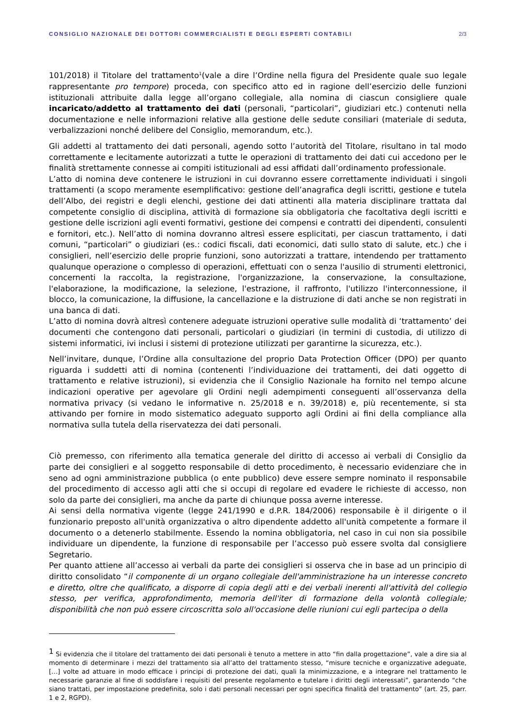CONSIGLIO NAZIONALE DEI DOTTORI COMMERCIALISTI E DEGLI ESPERTI CONTABILI 2/3
101/2018) il Titolare del trattamento<sup>1</sup>(vale a dire l’Ordine nella figura del Presidente quale suo legale rappresentante pro tempore) proceda, con specifico atto ed in ragione dell’esercizio delle funzioni istituzionali attribuite dalla legge all’organo collegiale, alla nomina di ciascun consigliere quale incaricato/addetto al trattamento dei dati (personali, “particolari”, giudiziari etc.) contenuti nella documentazione e nelle informazioni relative alla gestione delle sedute consiliari (materiale di seduta, verbalizzazioni nonché delibere del Consiglio, memorandum, etc.).
Gli addetti al trattamento dei dati personali, agendo sotto l’autorità del Titolare, risultano in tal modo correttamente e lecitamente autorizzati a tutte le operazioni di trattamento dei dati cui accedono per le finalità strettamente connesse ai compiti istituzionali ad essi affidati dall’ordinamento professionale.
L’atto di nomina deve contenere le istruzioni in cui dovranno essere correttamente individuati i singoli trattamenti (a scopo meramente esemplificativo: gestione dell’anagrafica degli iscritti, gestione e tutela dell’Albo, dei registri e degli elenchi, gestione dei dati attinenti alla materia disciplinare trattata dal competente consiglio di disciplina, attività di formazione sia obbligatoria che facoltativa degli iscritti e gestione delle iscrizioni agli eventi formativi, gestione dei compensi e contratti dei dipendenti, consulenti e fornitori, etc.). Nell’atto di nomina dovranno altresì essere esplicitati, per ciascun trattamento, i dati comuni, “particolari” o giudiziari (es.: codici fiscali, dati economici, dati sullo stato di salute, etc.) che i consiglieri, nell’esercizio delle proprie funzioni, sono autorizzati a trattare, intendendo per trattamento qualunque operazione o complesso di operazioni, effettuati con o senza l'ausilio di strumenti elettronici, concernenti la raccolta, la registrazione, l'organizzazione, la conservazione, la consultazione, l'elaborazione, la modificazione, la selezione, l'estrazione, il raffronto, l'utilizzo l'interconnessione, il blocco, la comunicazione, la diffusione, la cancellazione e la distruzione di dati anche se non registrati in una banca di dati.
L’atto di nomina dovrà altresì contenere adeguate istruzioni operative sulle modalità di ‘trattamento’ dei documenti che contengono dati personali, particolari o giudiziari (in termini di custodia, di utilizzo di sistemi informatici, ivi inclusi i sistemi di protezione utilizzati per garantirne la sicurezza, etc.).
Nell’invitare, dunque, l’Ordine alla consultazione del proprio Data Protection Officer (DPO) per quanto riguarda i suddetti atti di nomina (contenenti l’individuazione dei trattamenti, dei dati oggetto di trattamento e relative istruzioni), si evidenzia che il Consiglio Nazionale ha fornito nel tempo alcune indicazioni operative per agevolare gli Ordini negli adempimenti conseguenti all’osservanza della normativa privacy (si vedano le informative n. 25/2018 e n. 39/2018) e, più recentemente, si sta attivando per fornire in modo sistematico adeguato supporto agli Ordini ai fini della compliance alla normativa sulla tutela della riservatezza dei dati personali.
Ciò premesso, con riferimento alla tematica generale del diritto di accesso ai verbali di Consiglio da parte dei consiglieri e al soggetto responsabile di detto procedimento, è necessario evidenziare che in seno ad ogni amministrazione pubblica (o ente pubblico) deve essere sempre nominato il responsabile del procedimento di accesso agli atti che si occupi di regolare ed evadere le richieste di accesso, non solo da parte dei consiglieri, ma anche da parte di chiunque possa averne interesse.
Ai sensi della normativa vigente (legge 241/1990 e d.P.R. 184/2006) responsabile è il dirigente o il funzionario preposto all'unità organizzativa o altro dipendente addetto all'unità competente a formare il documento o a detenerlo stabilmente. Essendo la nomina obbligatoria, nel caso in cui non sia possibile individuare un dipendente, la funzione di responsabile per l’accesso può essere svolta dal consigliere Segretario.
Per quanto attiene all’accesso ai verbali da parte dei consiglieri si osserva che in base ad un principio di diritto consolidato “il componente di un organo collegiale dell'amministrazione ha un interesse concreto e diretto, oltre che qualificato, a disporre di copia degli atti e dei verbali inerenti all'attività del collegio stesso, per verifica, approfondimento, memoria dell'iter di formazione della volontà collegiale; disponibilità che non può essere circoscritta solo all'occasione delle riunioni cui egli partecipa o della
<sup>1</sup> Si evidenzia che il titolare del trattamento dei dati personali è tenuto a mettere in atto “fin dalla progettazione”, vale a dire sia al momento di determinare i mezzi del trattamento sia all’atto del trattamento stesso, “misure tecniche e organizzative adeguate, […] volte ad attuare in modo efficace i principi di protezione dei dati, quali la minimizzazione, e a integrare nel trattamento le necessarie garanzie al fine di soddisfare i requisiti del presente regolamento e tutelare i diritti degli interessati”, garantendo “che siano trattati, per impostazione predefinita, solo i dati personali necessari per ogni specifica finalità del trattamento” (art. 25, parr. 1 e 2, RGPD).